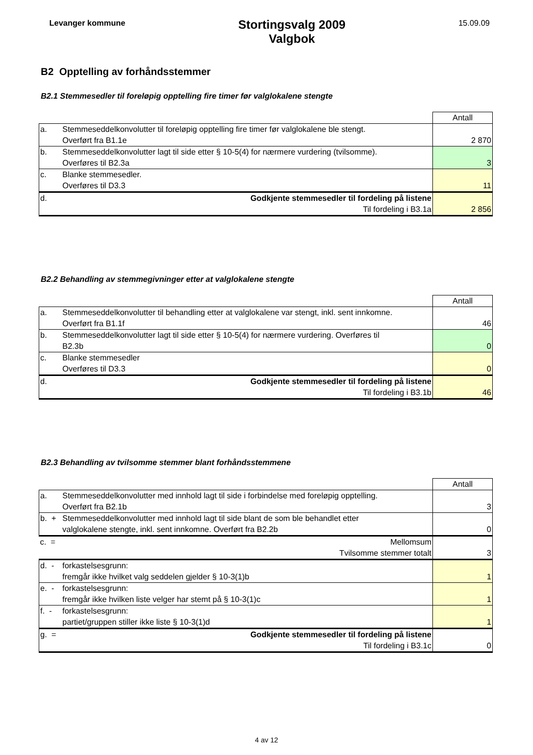Levanger kommune
Stortingsvalg 2009
Valgbok
15.09.09
B2 Opptelling av forhåndsstemmer
B2.1 Stemmesedler til foreløpig opptelling fire timer før valglokalene stengte
| | | Antall |
| a. | Stemmeseddelkonvolutter til foreløpig opptelling fire timer før valglokalene ble stengt. Overført fra B1.1e | 2 870 |
| b. | Stemmeseddelkonvolutter lagt til side etter § 10-5(4) for nærmere vurdering (tvilsomme). Overføres til B2.3a | 3 |
| c. | Blanke stemmesedler. Overføres til D3.3 | 11 |
| d. | Godkjente stemmesedler til fordeling på listene Til fordeling i B3.1a | 2 856 |
B2.2 Behandling av stemmegivninger etter at valglokalene stengte
| | | Antall |
| a. | Stemmeseddelkonvolutter til behandling etter at valglokalene var stengt, inkl. sent innkomne. Overført fra B1.1f | 46 |
| b. | Stemmeseddelkonvolutter lagt til side etter § 10-5(4) for nærmere vurdering. Overføres til B2.3b | 0 |
| c. | Blanke stemmesedler Overføres til D3.3 | 0 |
| d. | Godkjente stemmesedler til fordeling på listene Til fordeling i B3.1b | 46 |
B2.3 Behandling av tvilsomme stemmer blant forhåndsstemmene
| | | Antall |
| a. | Stemmeseddelkonvolutter med innhold lagt til side i forbindelse med foreløpig opptelling. Overført fra B2.1b | 3 |
| b. + | Stemmeseddelkonvolutter med innhold lagt til side blant de som ble behandlet etter valglokalene stengte, inkl. sent innkomne. Overført fra B2.2b | 0 |
| c. = | Mellomsum Tvilsomme stemmer totalt | 3 |
| d. - | forkastelsesgrunn: fremgår ikke hvilket valg seddelen gjelder § 10-3(1)b | 1 |
| e. - | forkastelsesgrunn: fremgår ikke hvilken liste velger har stemt på § 10-3(1)c | 1 |
| f. - | forkastelsesgrunn: partiet/gruppen stiller ikke liste § 10-3(1)d | 1 |
| g. = | Godkjente stemmesedler til fordeling på listene Til fordeling i B3.1c | 0 |
4 av 12